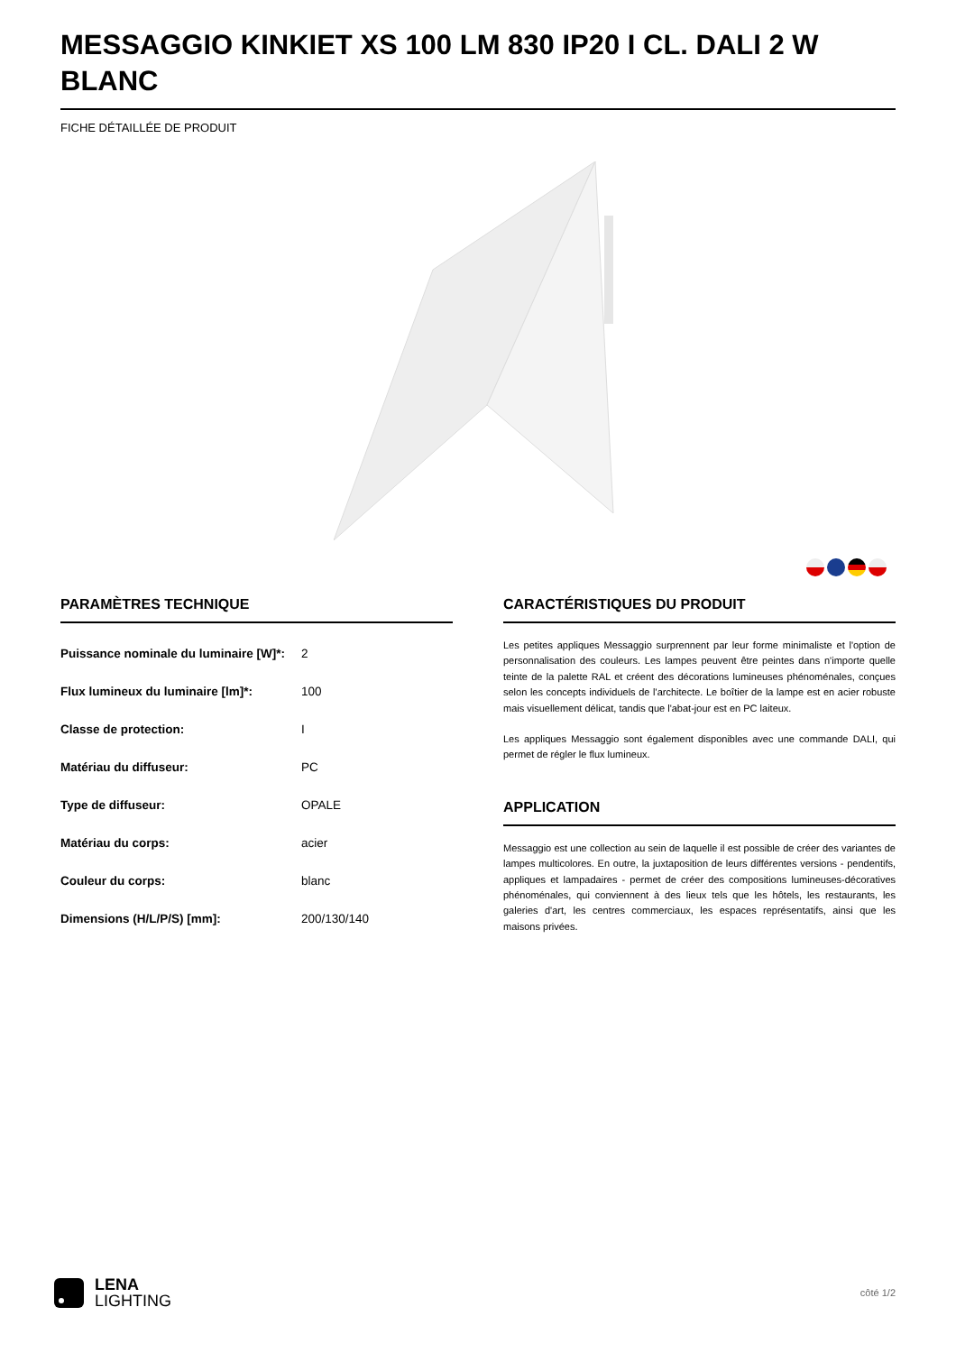MESSAGGIO KINKIET XS 100 LM 830 IP20 I CL. DALI 2 W BLANC
FICHE DÉTAILLÉE DE PRODUIT
PARAMÈTRES TECHNIQUE
| Puissance nominale du luminaire [W]*: | 2 |
| Flux lumineux du luminaire [lm]*: | 100 |
| Classe de protection: | I |
| Matériau du diffuseur: | PC |
| Type de diffuseur: | OPALE |
| Matériau du corps: | acier |
| Couleur du corps: | blanc |
| Dimensions (H/L/P/S) [mm]: | 200/130/140 |
CARACTÉRISTIQUES DU PRODUIT
Les petites appliques Messaggio surprennent par leur forme minimaliste et l'option de personnalisation des couleurs. Les lampes peuvent être peintes dans n'importe quelle teinte de la palette RAL et créent des décorations lumineuses phénoménales, conçues selon les concepts individuels de l'architecte. Le boîtier de la lampe est en acier robuste mais visuellement délicat, tandis que l'abat-jour est en PC laiteux.
Les appliques Messaggio sont également disponibles avec une commande DALI, qui permet de régler le flux lumineux.
APPLICATION
Messaggio est une collection au sein de laquelle il est possible de créer des variantes de lampes multicolores. En outre, la juxtaposition de leurs différentes versions - pendentifs, appliques et lampadaires - permet de créer des compositions lumineuses-décoratives phénoménales, qui conviennent à des lieux tels que les hôtels, les restaurants, les galeries d'art, les centres commerciaux, les espaces représentatifs, ainsi que les maisons privées.
LENA
LIGHTING
côté 1/2